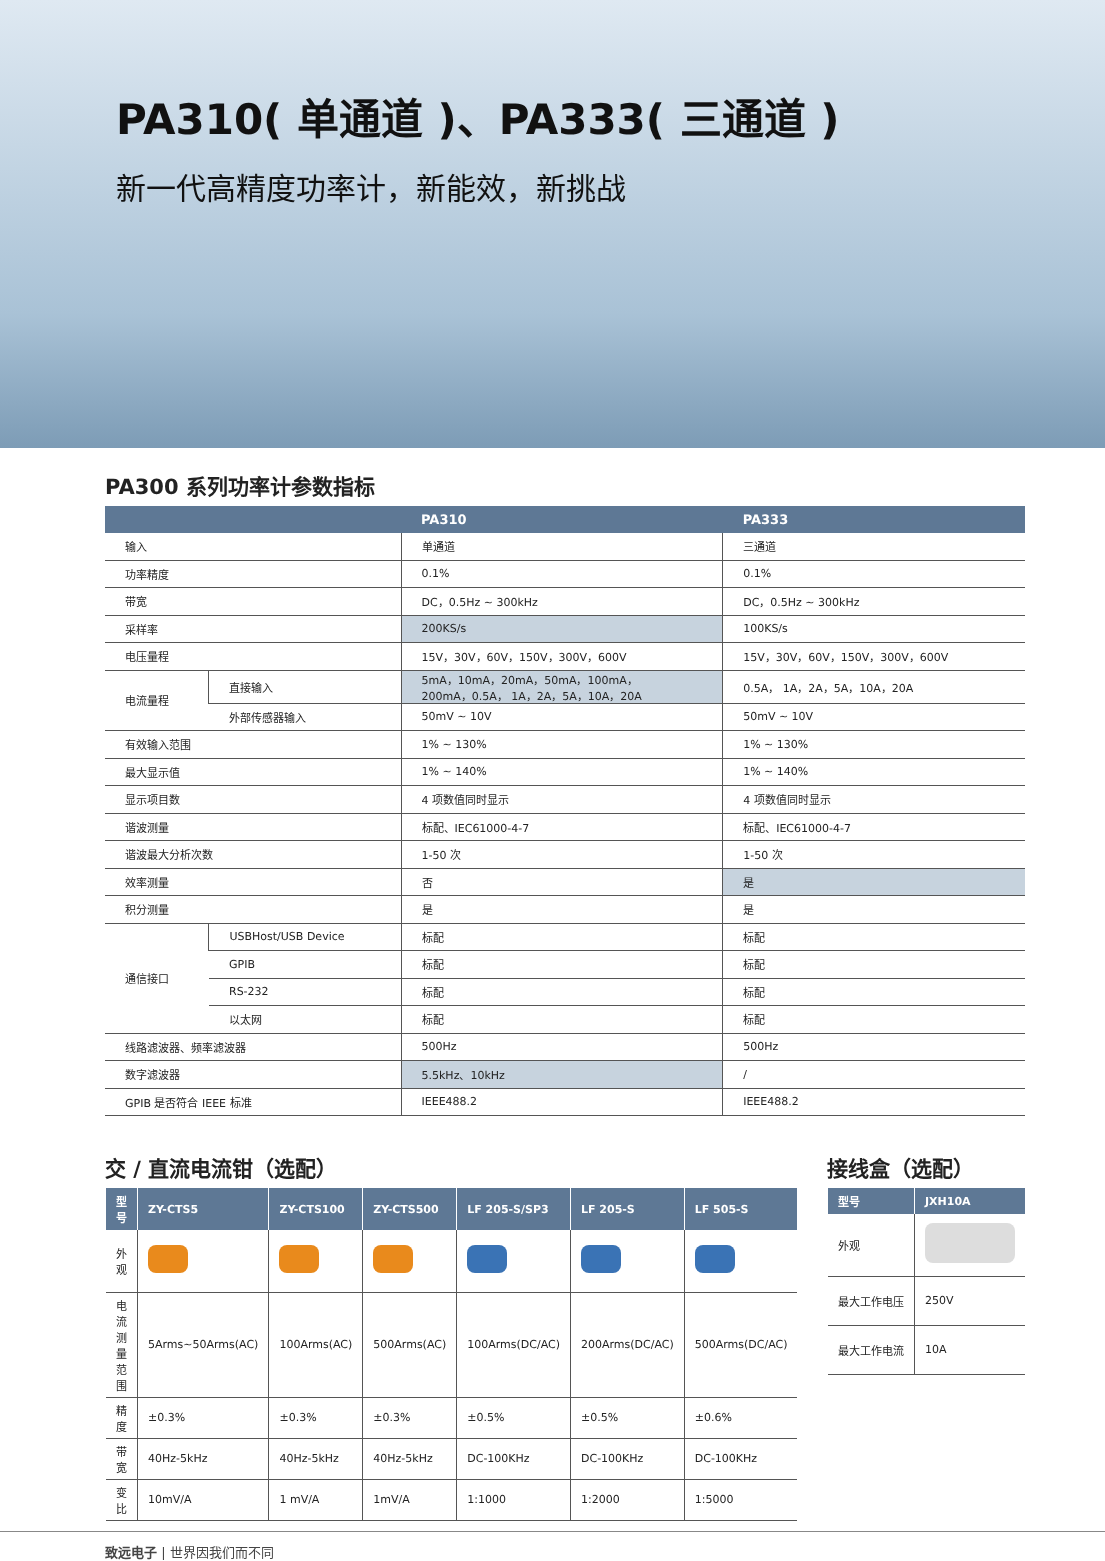PA310( 单通道 )、PA333( 三通道 )
新一代高精度功率计，新能效，新挑战
PA300 系列功率计参数指标
| | | PA310 | PA333 |
| --- | --- | --- | --- |
| 输入 | | 单通道 | 三通道 |
| 功率精度 | | 0.1% | 0.1% |
| 带宽 | | DC，0.5Hz ~ 300kHz | DC，0.5Hz ~ 300kHz |
| 采样率 | | 200KS/s | 100KS/s |
| 电压量程 | | 15V，30V，60V，150V，300V，600V | 15V，30V，60V，150V，300V，600V |
| 电流量程 | 直接输入 | 5mA，10mA，20mA，50mA，100mA， 200mA，0.5A， 1A，2A，5A，10A，20A | 0.5A， 1A，2A，5A，10A，20A |
| | 外部传感器输入 | 50mV ~ 10V | 50mV ~ 10V |
| 有效输入范围 | | 1% ~ 130% | 1% ~ 130% |
| 最大显示值 | | 1% ~ 140% | 1% ~ 140% |
| 显示项目数 | | 4 项数值同时显示 | 4 项数值同时显示 |
| 谐波测量 | | 标配、IEC61000-4-7 | 标配、IEC61000-4-7 |
| 谐波最大分析次数 | | 1-50 次 | 1-50 次 |
| 效率测量 | | 否 | 是 |
| 积分测量 | | 是 | 是 |
| 通信接口 | USBHost/USB Device | 标配 | 标配 |
| | GPIB | 标配 | 标配 |
| | RS-232 | 标配 | 标配 |
| | 以太网 | 标配 | 标配 |
| 线路滤波器、频率滤波器 | | 500Hz | 500Hz |
| 数字滤波器 | | 5.5kHz、10kHz | / |
| GPIB 是否符合 IEEE 标准 | | IEEE488.2 | IEEE488.2 |
交 / 直流电流钳（选配）
| 型号 | ZY-CTS5 | ZY-CTS100 | ZY-CTS500 | LF 205-S/SP3 | LF 205-S | LF 505-S |
| --- | --- | --- | --- | --- | --- | --- |
| 外观 | | | | | | |
| 电流测量范围 | 5Arms~50Arms(AC) | 100Arms(AC) | 500Arms(AC) | 100Arms(DC/AC) | 200Arms(DC/AC) | 500Arms(DC/AC) |
| 精度 | ±0.3% | ±0.3% | ±0.3% | ±0.5% | ±0.5% | ±0.6% |
| 带宽 | 40Hz-5kHz | 40Hz-5kHz | 40Hz-5kHz | DC-100KHz | DC-100KHz | DC-100KHz |
| 变比 | 10mV/A | 1 mV/A | 1mV/A | 1:1000 | 1:2000 | 1:5000 |
接线盒（选配）
| 型号 | JXH10A |
| --- | --- |
| 外观 | |
| 最大工作电压 | 250V |
| 最大工作电流 | 10A |
致远电子 | 世界因我们而不同